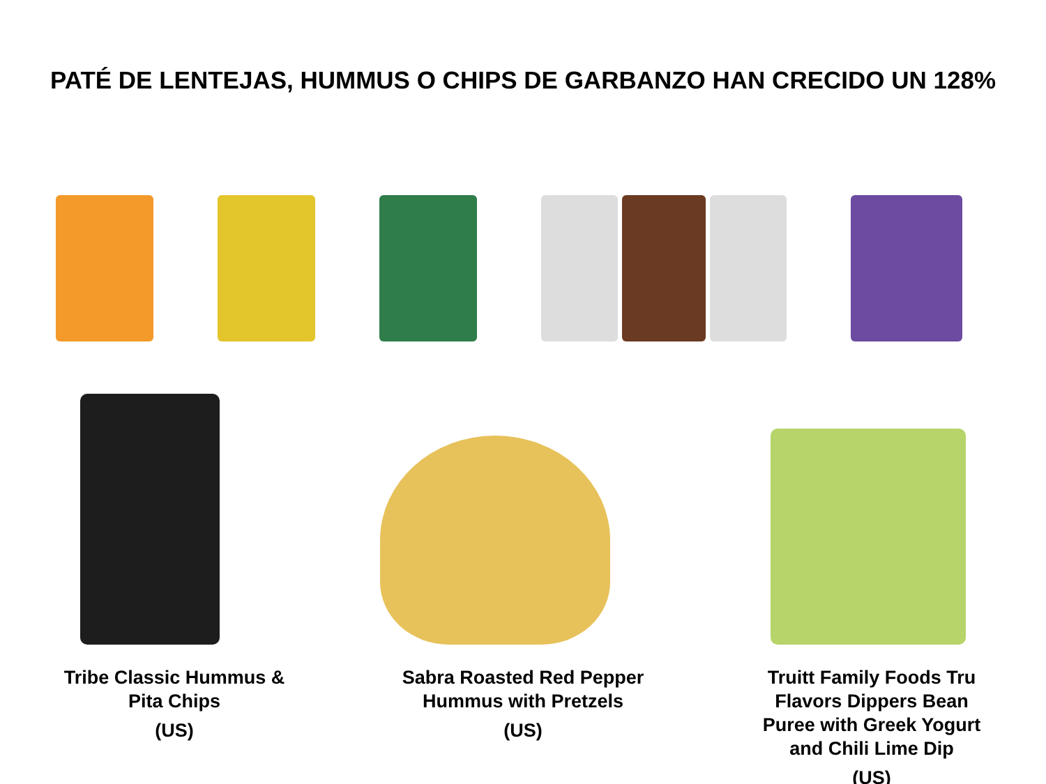PATÉ DE LENTEJAS, HUMMUS O CHIPS DE GARBANZO HAN CRECIDO UN 128%
Tribe Classic Hummus & Pita Chips
(US)
Sabra Roasted Red Pepper Hummus with Pretzels
(US)
Truitt Family Foods Tru Flavors Dippers Bean Puree with Greek Yogurt and Chili Lime Dip
(US)